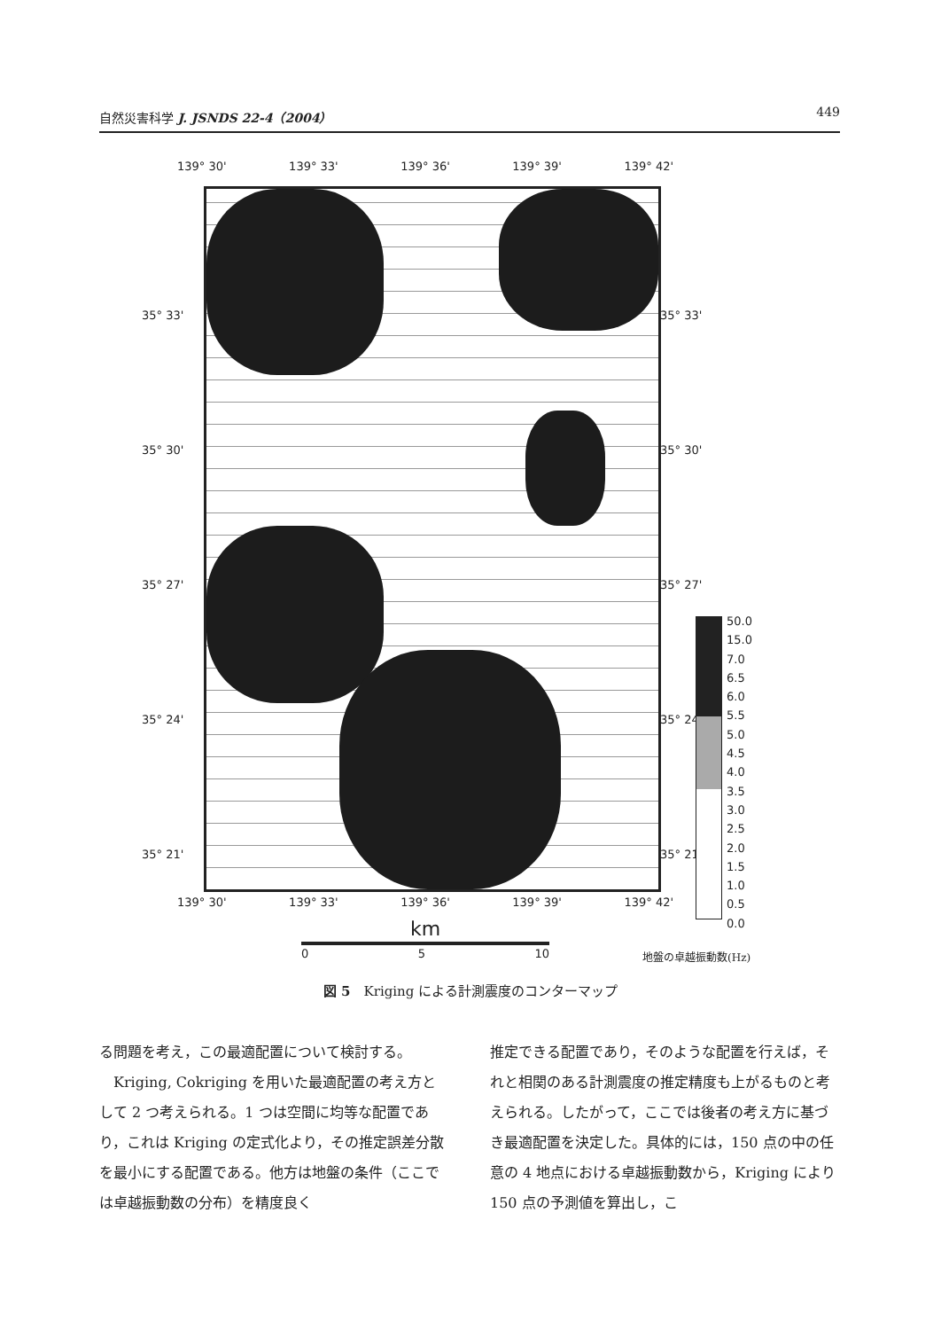自然災害科学 J. JSNDS 22-4（2004） 449
139° 30' 139° 33' 139° 36' 139° 39' 139° 42'
35° 33'
35° 30'
35° 27'
35° 24'
35° 21'
35° 33'
35° 30'
35° 27'
35° 24'
35° 21'
139° 30' 139° 33' 139° 36' 139° 39' 139° 42'
km
0 5 10
50.0
15.0
7.0
6.5
6.0
5.5
5.0
4.5
4.0
3.5
3.0
2.5
2.0
1.5
1.0
0.5
0.0
地盤の卓越振動数(Hz)
図 5　Kriging による計測震度のコンターマップ
る問題を考え，この最適配置について検討する。
　Kriging, Cokriging を用いた最適配置の考え方として 2 つ考えられる。1 つは空間に均等な配置であり，これは Kriging の定式化より，その推定誤差分散を最小にする配置である。他方は地盤の条件（ここでは卓越振動数の分布）を精度良く
推定できる配置であり，そのような配置を行えば，それと相関のある計測震度の推定精度も上がるものと考えられる。したがって，ここでは後者の考え方に基づき最適配置を決定した。具体的には，150 点の中の任意の 4 地点における卓越振動数から，Kriging により 150 点の予測値を算出し，こ